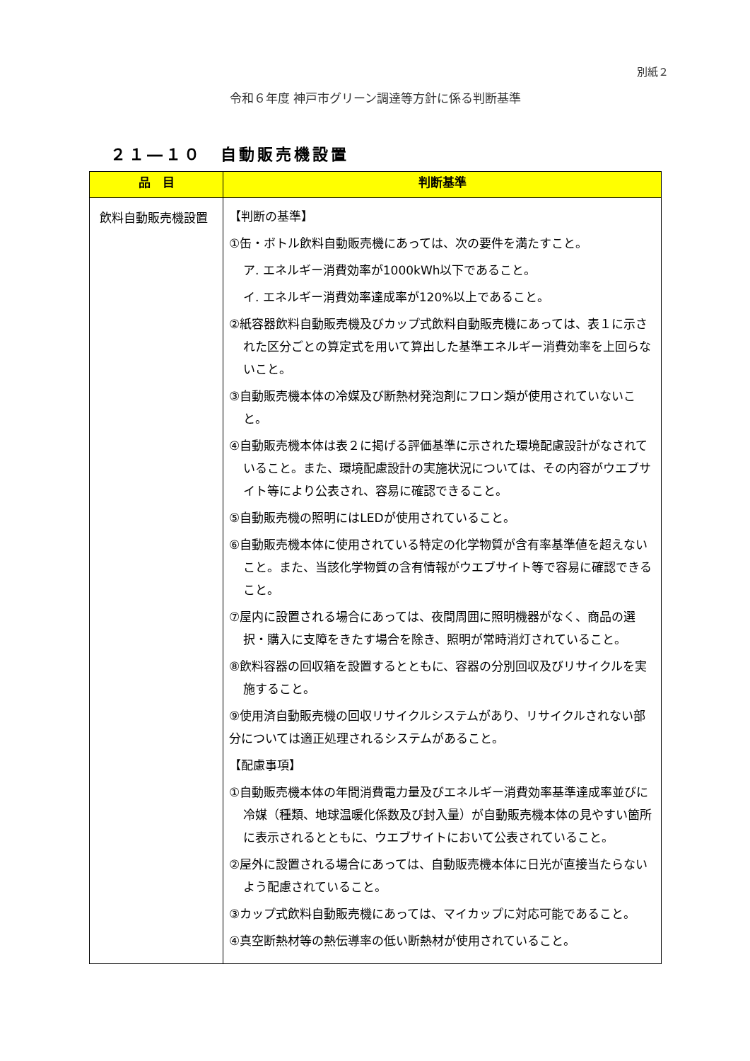別紙２
令和６年度 神戸市グリーン調達等方針に係る判断基準
２１―１０　自動販売機設置
| 品 目 | 判断基準 |
| --- | --- |
| 飲料自動販売機設置 | 【判断の基準】 ①缶・ボトル飲料自動販売機にあっては、次の要件を満たすこと。 ア. エネルギー消費効率が1000kWh以下であること。 イ. エネルギー消費効率達成率が120%以上であること。 ②紙容器飲料自動販売機及びカップ式飲料自動販売機にあっては、表１に示された区分ごとの算定式を用いて算出した基準エネルギー消費効率を上回らないこと。 ③自動販売機本体の冷媒及び断熱材発泡剤にフロン類が使用されていないこと。 ④自動販売機本体は表２に掲げる評価基準に示された環境配慮設計がなされていること。また、環境配慮設計の実施状況については、その内容がウエブサイト等により公表され、容易に確認できること。 ⑤自動販売機の照明にはLEDが使用されていること。 ⑥自動販売機本体に使用されている特定の化学物質が含有率基準値を超えないこと。また、当該化学物質の含有情報がウエブサイト等で容易に確認できること。 ⑦屋内に設置される場合にあっては、夜間周囲に照明機器がなく、商品の選択・購入に支障をきたす場合を除き、照明が常時消灯されていること。 ⑧飲料容器の回収箱を設置するとともに、容器の分別回収及びリサイクルを実施すること。 ⑨使用済自動販売機の回収リサイクルシステムがあり、リサイクルされない部分については適正処理されるシステムがあること。 【配慮事項】 ①自動販売機本体の年間消費電力量及びエネルギー消費効率基準達成率並びに冷媒（種類、地球温暖化係数及び封入量）が自動販売機本体の見やすい箇所に表示されるとともに、ウエブサイトにおいて公表されていること。 ②屋外に設置される場合にあっては、自動販売機本体に日光が直接当たらないよう配慮されていること。 ③カップ式飲料自動販売機にあっては、マイカップに対応可能であること。 ④真空断熱材等の熱伝導率の低い断熱材が使用されていること。 |